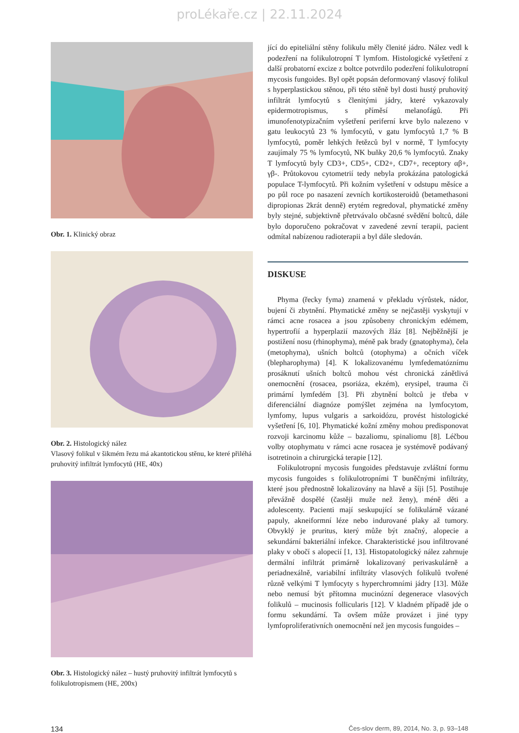proLékaře.cz | 22.11.2024
Obr. 1. Klinický obraz
Obr. 2. Histologický nález
Vlasový folikul v šikmém řezu má akantotickou stěnu, ke které přiléhá pruhovitý infiltrát lymfocytů (HE, 40x)
Obr. 3. Histologický nález – hustý pruhovitý infiltrát lymfocytů s folikulotropismem (HE, 200x)
jící do epiteliální stěny folikulu měly členité jádro. Nález vedl k podezření na folikulotropní T lymfom. Histologické vyšetření z další probatorní excize z boltce potvrdilo podezření folikulotropní mycosis fungoides. Byl opět popsán deformovaný vlasový folikul s hyperplastickou stěnou, při této stěně byl dosti hustý pruhovitý infiltrát lymfocytů s členitými jádry, které vykazovaly epidermotropismus, s příměsí melanofágů. Při imunofenotypizačním vyšetření periferní krve bylo nalezeno v gatu leukocytů 23 % lymfocytů, v gatu lymfocytů 1,7 % B lymfocytů, poměr lehkých řetězců byl v normě, T lymfocyty zaujímaly 75 % lymfocytů, NK buňky 20,6 % lymfocytů. Znaky T lymfocytů byly CD3+, CD5+, CD2+, CD7+, receptory αβ+, γβ-. Průtokovou cytometrií tedy nebyla prokázána patologická populace T-lymfocytů. Při kožním vyšetření v odstupu měsíce a po půl roce po nasazení zevních kortikosteroidů (betamethasoni dipropionas 2krát denně) erytém regredoval, phymatické změny byly stejné, subjektivně přetrvávalo občasné svědění boltců, dále bylo doporučeno pokračovat v zavedené zevní terapii, pacient odmítal nabízenou radioterapii a byl dále sledován.
DISKUSE
Phyma (řecky fyma) znamená v překladu výrůstek, nádor, bujení či zbytnění. Phymatické změny se nejčastěji vyskytují v rámci acne rosacea a jsou způsobeny chronickým edémem, hypertrofií a hyperplazií mazových žláz [8]. Nejběžnější je postižení nosu (rhinophyma), méně pak brady (gnatophyma), čela (metophyma), ušních boltců (otophyma) a očních víček (blepharophyma) [4]. K lokalizovanému lymfedematóznímu prosáknutí ušních boltců mohou vést chronická zánětlivá onemocnění (rosacea, psoriáza, ekzém), erysipel, trauma či primární lymfedém [3]. Při zbytnění boltců je třeba v diferenciální diagnóze pomýšlet zejména na lymfocytom, lymfomy, lupus vulgaris a sarkoidózu, provést histologické vyšetření [6, 10]. Phymatické kožní změny mohou predisponovat rozvoji karcinomu kůže – bazaliomu, spinaliomu [8]. Léčbou volby otophymatu v rámci acne rosacea je systémově podávaný isotretinoin a chirurgická terapie [12].
Folikulotropní mycosis fungoides představuje zvláštní formu mycosis fungoides s folikulotropními T buněčnými infiltráty, které jsou přednostně lokalizovány na hlavě a šíji [5]. Postihuje převážně dospělé (častěji muže než ženy), méně děti a adolescenty. Pacienti mají seskupující se folikulárně vázané papuly, akneiformní léze nebo indurované plaky až tumory. Obvyklý je pruritus, který může být značný, alopecie a sekundární bakteriální infekce. Charakteristické jsou infiltrované plaky v obočí s alopecií [1, 13]. Histopatologický nález zahrnuje dermální infiltrát primárně lokalizovaný perivaskulárně a periadnexálně, variabilní infiltráty vlasových folikulů tvořené různě velkými T lymfocyty s hyperchromními jádry [13]. Může nebo nemusí být přítomna mucinózní degenerace vlasových folikulů – mucinosis follicularis [12]. V kladném případě jde o formu sekundární. Ta ovšem může provázet i jiné typy lymfoproliferativních onemocnění než jen mycosis fungoides –
134 Čes-slov derm, 89, 2014, No. 3, p. 93–148